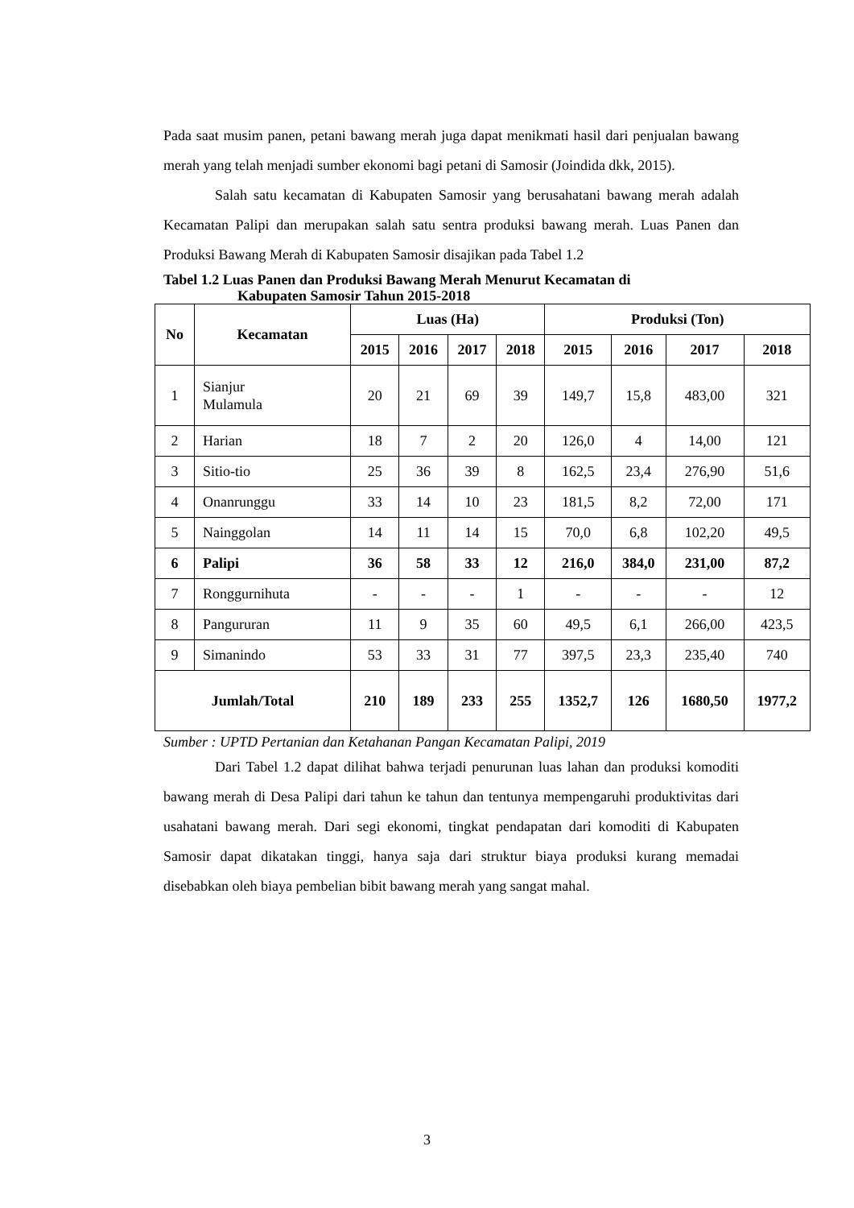Pada saat musim panen, petani bawang merah juga dapat menikmati hasil dari penjualan bawang merah yang telah menjadi sumber ekonomi bagi petani di Samosir (Joindida dkk, 2015).
Salah satu kecamatan di Kabupaten Samosir yang berusahatani bawang merah adalah Kecamatan Palipi dan merupakan salah satu sentra produksi bawang merah. Luas Panen dan Produksi Bawang Merah di Kabupaten Samosir disajikan pada Tabel 1.2
Tabel 1.2 Luas Panen dan Produksi Bawang Merah Menurut Kecamatan di
Kabupaten Samosir Tahun 2015-2018
| No | Kecamatan | Luas (Ha) | | | | Produksi (Ton) | | | |
| --- | --- | --- | --- | --- | --- | --- | --- | --- | --- |
| | | 2015 | 2016 | 2017 | 2018 | 2015 | 2016 | 2017 | 2018 |
| 1 | Sianjur Mulamula | 20 | 21 | 69 | 39 | 149,7 | 15,8 | 483,00 | 321 |
| 2 | Harian | 18 | 7 | 2 | 20 | 126,0 | 4 | 14,00 | 121 |
| 3 | Sitio-tio | 25 | 36 | 39 | 8 | 162,5 | 23,4 | 276,90 | 51,6 |
| 4 | Onanrunggu | 33 | 14 | 10 | 23 | 181,5 | 8,2 | 72,00 | 171 |
| 5 | Nainggolan | 14 | 11 | 14 | 15 | 70,0 | 6,8 | 102,20 | 49,5 |
| 6 | Palipi | 36 | 58 | 33 | 12 | 216,0 | 384,0 | 231,00 | 87,2 |
| 7 | Ronggurnihuta | - | - | - | 1 | - | - | - | 12 |
| 8 | Pangururan | 11 | 9 | 35 | 60 | 49,5 | 6,1 | 266,00 | 423,5 |
| 9 | Simanindo | 53 | 33 | 31 | 77 | 397,5 | 23,3 | 235,40 | 740 |
| Jumlah/Total | | 210 | 189 | 233 | 255 | 1352,7 | 126 | 1680,50 | 1977,2 |
Sumber : UPTD Pertanian dan Ketahanan Pangan Kecamatan Palipi, 2019
Dari Tabel 1.2 dapat dilihat bahwa terjadi penurunan luas lahan dan produksi komoditi bawang merah di Desa Palipi dari tahun ke tahun dan tentunya mempengaruhi produktivitas dari usahatani bawang merah. Dari segi ekonomi, tingkat pendapatan dari komoditi di Kabupaten Samosir dapat dikatakan tinggi, hanya saja dari struktur biaya produksi kurang memadai disebabkan oleh biaya pembelian bibit bawang merah yang sangat mahal.
3